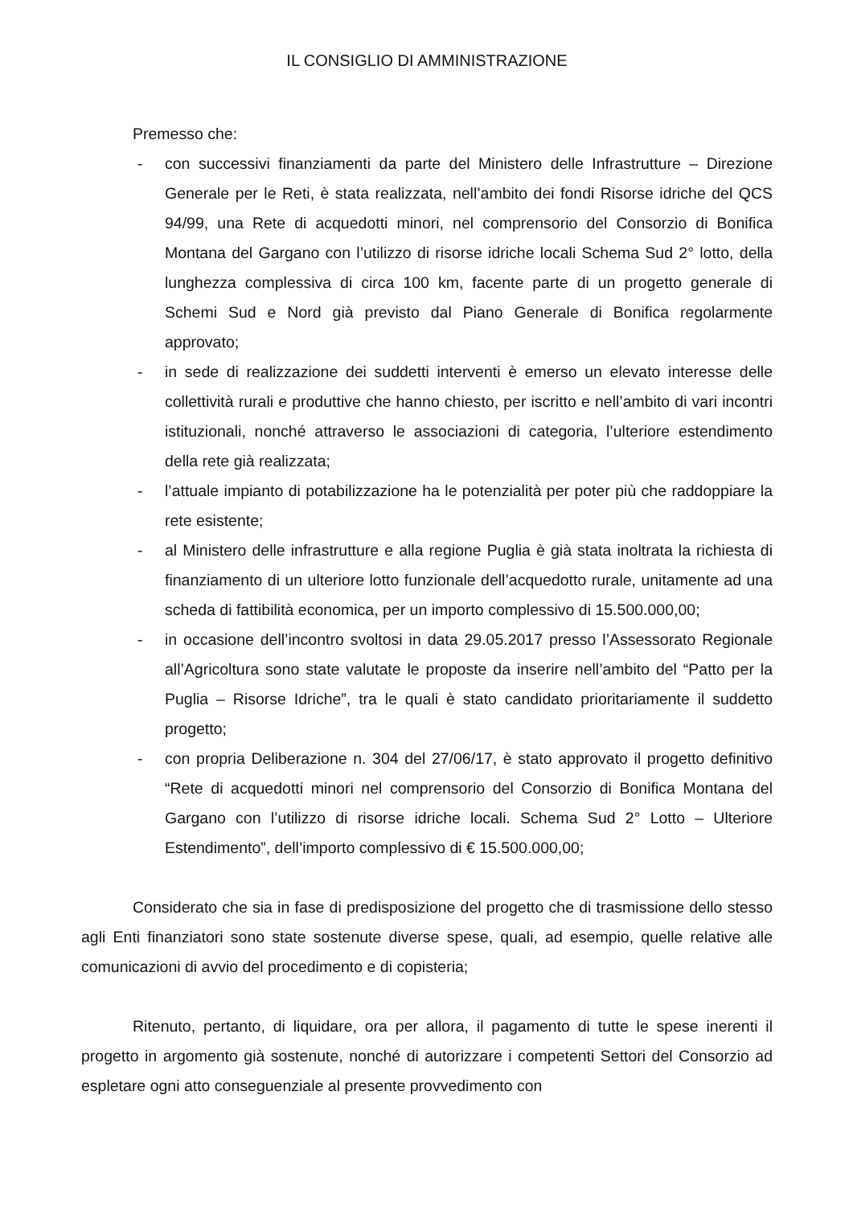IL CONSIGLIO DI AMMINISTRAZIONE
Premesso che:
- con successivi finanziamenti da parte del Ministero delle Infrastrutture – Direzione Generale per le Reti, è stata realizzata, nell’ambito dei fondi Risorse idriche del QCS 94/99, una Rete di acquedotti minori, nel comprensorio del Consorzio di Bonifica Montana del Gargano con l’utilizzo di risorse idriche locali Schema Sud 2° lotto, della lunghezza complessiva di circa 100 km, facente parte di un progetto generale di Schemi Sud e Nord già previsto dal Piano Generale di Bonifica regolarmente approvato;
- in sede di realizzazione dei suddetti interventi è emerso un elevato interesse delle collettività rurali e produttive che hanno chiesto, per iscritto e nell’ambito di vari incontri istituzionali, nonché attraverso le associazioni di categoria, l’ulteriore estendimento della rete già realizzata;
- l’attuale impianto di potabilizzazione ha le potenzialità per poter più che raddoppiare la rete esistente;
- al Ministero delle infrastrutture e alla regione Puglia è già stata inoltrata la richiesta di finanziamento di un ulteriore lotto funzionale dell’acquedotto rurale, unitamente ad una scheda di fattibilità economica, per un importo complessivo di 15.500.000,00;
- in occasione dell’incontro svoltosi in data 29.05.2017 presso l’Assessorato Regionale all’Agricoltura sono state valutate le proposte da inserire nell’ambito del “Patto per la Puglia – Risorse Idriche”, tra le quali è stato candidato prioritariamente il suddetto progetto;
- con propria Deliberazione n. 304 del 27/06/17, è stato approvato il progetto definitivo “Rete di acquedotti minori nel comprensorio del Consorzio di Bonifica Montana del Gargano con l’utilizzo di risorse idriche locali. Schema Sud 2° Lotto – Ulteriore Estendimento”, dell’importo complessivo di € 15.500.000,00;
Considerato che sia in fase di predisposizione del progetto che di trasmissione dello stesso agli Enti finanziatori sono state sostenute diverse spese, quali, ad esempio, quelle relative alle comunicazioni di avvio del procedimento e di copisteria;
Ritenuto, pertanto, di liquidare, ora per allora, il pagamento di tutte le spese inerenti il progetto in argomento già sostenute, nonché di autorizzare i competenti Settori del Consorzio ad espletare ogni atto conseguenziale al presente provvedimento con